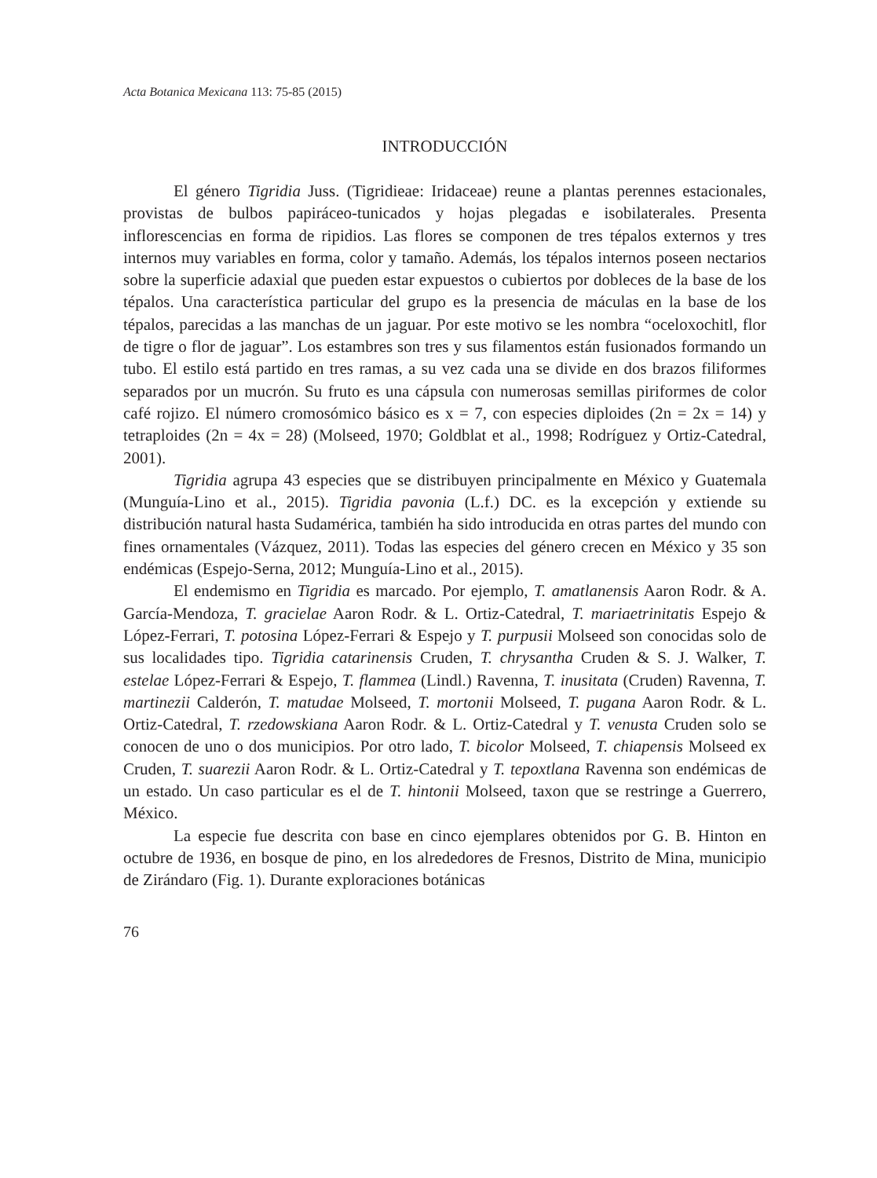Acta Botanica Mexicana 113: 75-85 (2015)
INTRODUCCIÓN
El género Tigridia Juss. (Tigridieae: Iridaceae) reune a plantas perennes estacionales, provistas de bulbos papiráceo-tunicados y hojas plegadas e isobilaterales. Presenta inflorescencias en forma de ripidios. Las flores se componen de tres tépalos externos y tres internos muy variables en forma, color y tamaño. Además, los tépalos internos poseen nectarios sobre la superficie adaxial que pueden estar expuestos o cubiertos por dobleces de la base de los tépalos. Una característica particular del grupo es la presencia de máculas en la base de los tépalos, parecidas a las manchas de un jaguar. Por este motivo se les nombra “oceloxochitl, flor de tigre o flor de jaguar”. Los estambres son tres y sus filamentos están fusionados formando un tubo. El estilo está partido en tres ramas, a su vez cada una se divide en dos brazos filiformes separados por un mucrón. Su fruto es una cápsula con numerosas semillas piriformes de color café rojizo. El número cromosómico básico es x = 7, con especies diploides (2n = 2x = 14) y tetraploides (2n = 4x = 28) (Molseed, 1970; Goldblat et al., 1998; Rodríguez y Ortiz-Catedral, 2001).
Tigridia agrupa 43 especies que se distribuyen principalmente en México y Guatemala (Munguía-Lino et al., 2015). Tigridia pavonia (L.f.) DC. es la excepción y extiende su distribución natural hasta Sudamérica, también ha sido introducida en otras partes del mundo con fines ornamentales (Vázquez, 2011). Todas las especies del género crecen en México y 35 son endémicas (Espejo-Serna, 2012; Munguía-Lino et al., 2015).
El endemismo en Tigridia es marcado. Por ejemplo, T. amatlanensis Aaron Rodr. & A. García-Mendoza, T. gracielae Aaron Rodr. & L. Ortiz-Catedral, T. mariaetrinitatis Espejo & López-Ferrari, T. potosina López-Ferrari & Espejo y T. purpusii Molseed son conocidas solo de sus localidades tipo. Tigridia catarinensis Cruden, T. chrysantha Cruden & S. J. Walker, T. estelae López-Ferrari & Espejo, T. flammea (Lindl.) Ravenna, T. inusitata (Cruden) Ravenna, T. martinezii Calderón, T. matudae Molseed, T. mortonii Molseed, T. pugana Aaron Rodr. & L. Ortiz-Catedral, T. rzedowskiana Aaron Rodr. & L. Ortiz-Catedral y T. venusta Cruden solo se conocen de uno o dos municipios. Por otro lado, T. bicolor Molseed, T. chiapensis Molseed ex Cruden, T. suarezii Aaron Rodr. & L. Ortiz-Catedral y T. tepoxtlana Ravenna son endémicas de un estado. Un caso particular es el de T. hintonii Molseed, taxon que se restringe a Guerrero, México.
La especie fue descrita con base en cinco ejemplares obtenidos por G. B. Hinton en octubre de 1936, en bosque de pino, en los alrededores de Fresnos, Distrito de Mina, municipio de Zirándaro (Fig. 1). Durante exploraciones botánicas
76